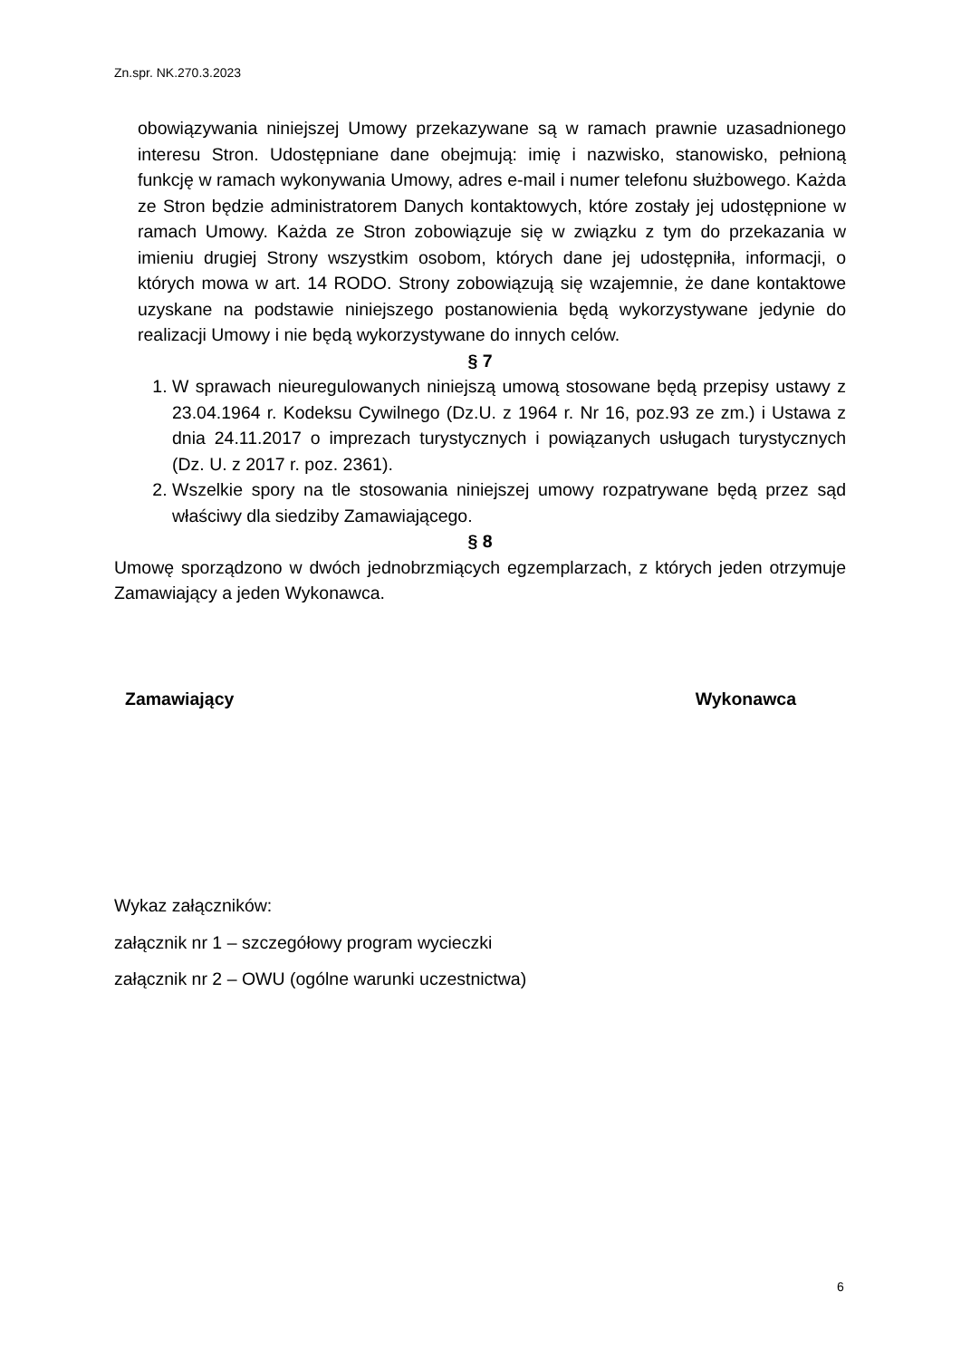Zn.spr. NK.270.3.2023
obowiązywania niniejszej Umowy przekazywane są w ramach prawnie uzasadnionego interesu Stron. Udostępniane dane obejmują: imię i nazwisko, stanowisko, pełnioną funkcję w ramach wykonywania Umowy, adres e-mail i numer telefonu służbowego. Każda ze Stron będzie administratorem Danych kontaktowych, które zostały jej udostępnione w ramach Umowy. Każda ze Stron zobowiązuje się w związku z tym do przekazania w imieniu drugiej Strony wszystkim osobom, których dane jej udostępniła, informacji, o których mowa w art. 14 RODO. Strony zobowiązują się wzajemnie, że dane kontaktowe uzyskane na podstawie niniejszego postanowienia będą wykorzystywane jedynie do realizacji Umowy i nie będą wykorzystywane do innych celów.
§ 7
1. W sprawach nieuregulowanych niniejszą umową stosowane będą przepisy ustawy z 23.04.1964 r. Kodeksu Cywilnego (Dz.U. z 1964 r. Nr 16, poz.93 ze zm.) i Ustawa z dnia 24.11.2017 o imprezach turystycznych i powiązanych usługach turystycznych (Dz. U. z 2017 r. poz. 2361).
2. Wszelkie spory na tle stosowania niniejszej umowy rozpatrywane będą przez sąd właściwy dla siedziby Zamawiającego.
§ 8
Umowę sporządzono w dwóch jednobrzmiących egzemplarzach, z których jeden otrzymuje Zamawiający a jeden Wykonawca.
Zamawiający Wykonawca
Wykaz załączników:
załącznik nr 1 – szczegółowy program wycieczki
załącznik nr 2 – OWU (ogólne warunki uczestnictwa)
6